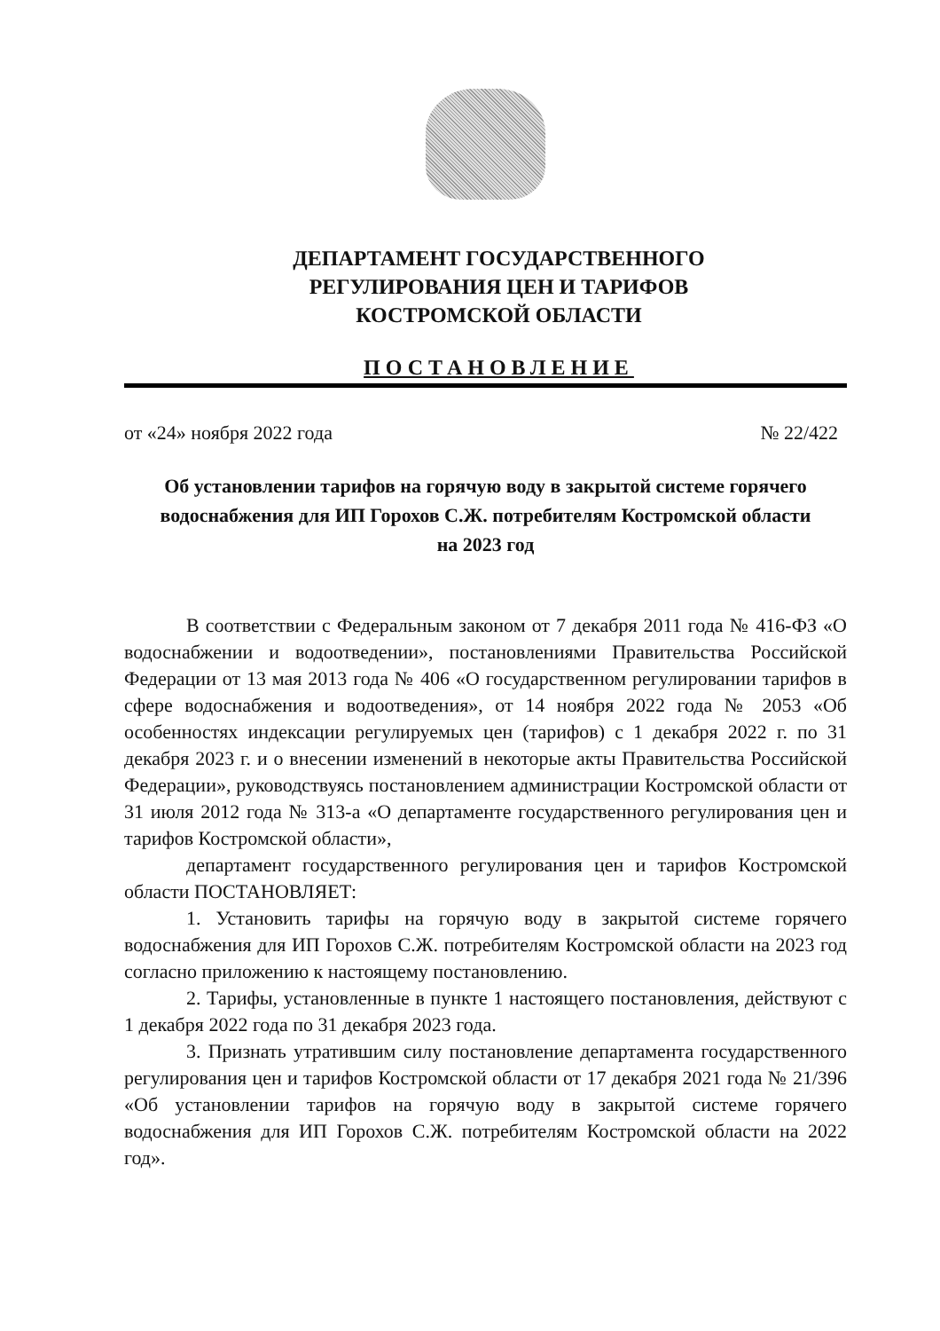ДЕПАРТАМЕНТ ГОСУДАРСТВЕННОГО
РЕГУЛИРОВАНИЯ ЦЕН И ТАРИФОВ
КОСТРОМСКОЙ ОБЛАСТИ
ПОСТАНОВЛЕНИЕ
от «24» ноября 2022 года № 22/422
Об установлении тарифов на горячую воду в закрытой системе горячего водоснабжения для ИП Горохов С.Ж. потребителям Костромской области на 2023 год
В соответствии с Федеральным законом от 7 декабря 2011 года № 416-ФЗ «О водоснабжении и водоотведении», постановлениями Правительства Российской Федерации от 13 мая 2013 года № 406 «О государственном регулировании тарифов в сфере водоснабжения и водоотведения», от 14 ноября 2022 года № 2053 «Об особенностях индексации регулируемых цен (тарифов) с 1 декабря 2022 г. по 31 декабря 2023 г. и о внесении изменений в некоторые акты Правительства Российской Федерации», руководствуясь постановлением администрации Костромской области от 31 июля 2012 года № 313-а «О департаменте государственного регулирования цен и тарифов Костромской области»,
департамент государственного регулирования цен и тарифов Костромской области ПОСТАНОВЛЯЕТ:
1. Установить тарифы на горячую воду в закрытой системе горячего водоснабжения для ИП Горохов С.Ж. потребителям Костромской области на 2023 год согласно приложению к настоящему постановлению.
2. Тарифы, установленные в пункте 1 настоящего постановления, действуют с 1 декабря 2022 года по 31 декабря 2023 года.
3. Признать утратившим силу постановление департамента государственного регулирования цен и тарифов Костромской области от 17 декабря 2021 года № 21/396 «Об установлении тарифов на горячую воду в закрытой системе горячего водоснабжения для ИП Горохов С.Ж. потребителям Костромской области на 2022 год».